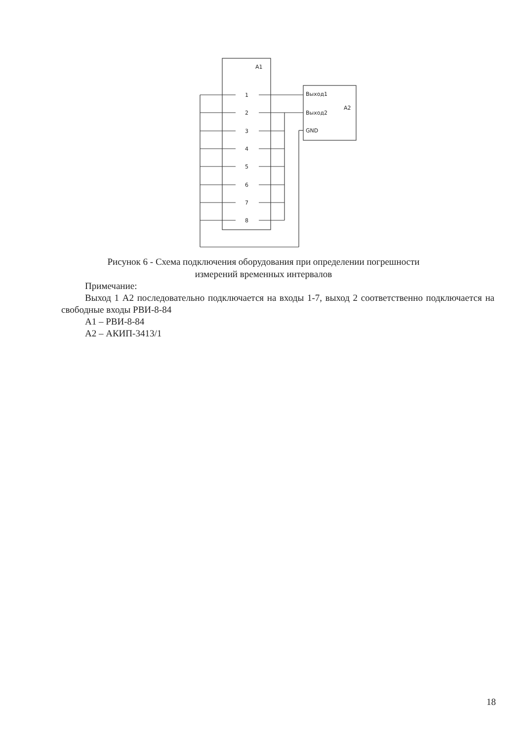A1
1
2
3
4
5
6
7
8
Выход1
Выход2
GND
A2
Рисунок 6 - Схема подключения оборудования при определении погрешности
измерений временных интервалов
Примечание:
Выход 1 А2 последовательно подключается на входы 1-7, выход 2 соответственно подключается на свободные входы РВИ-8-84
А1 – РВИ-8-84
А2 – АКИП-3413/1
18